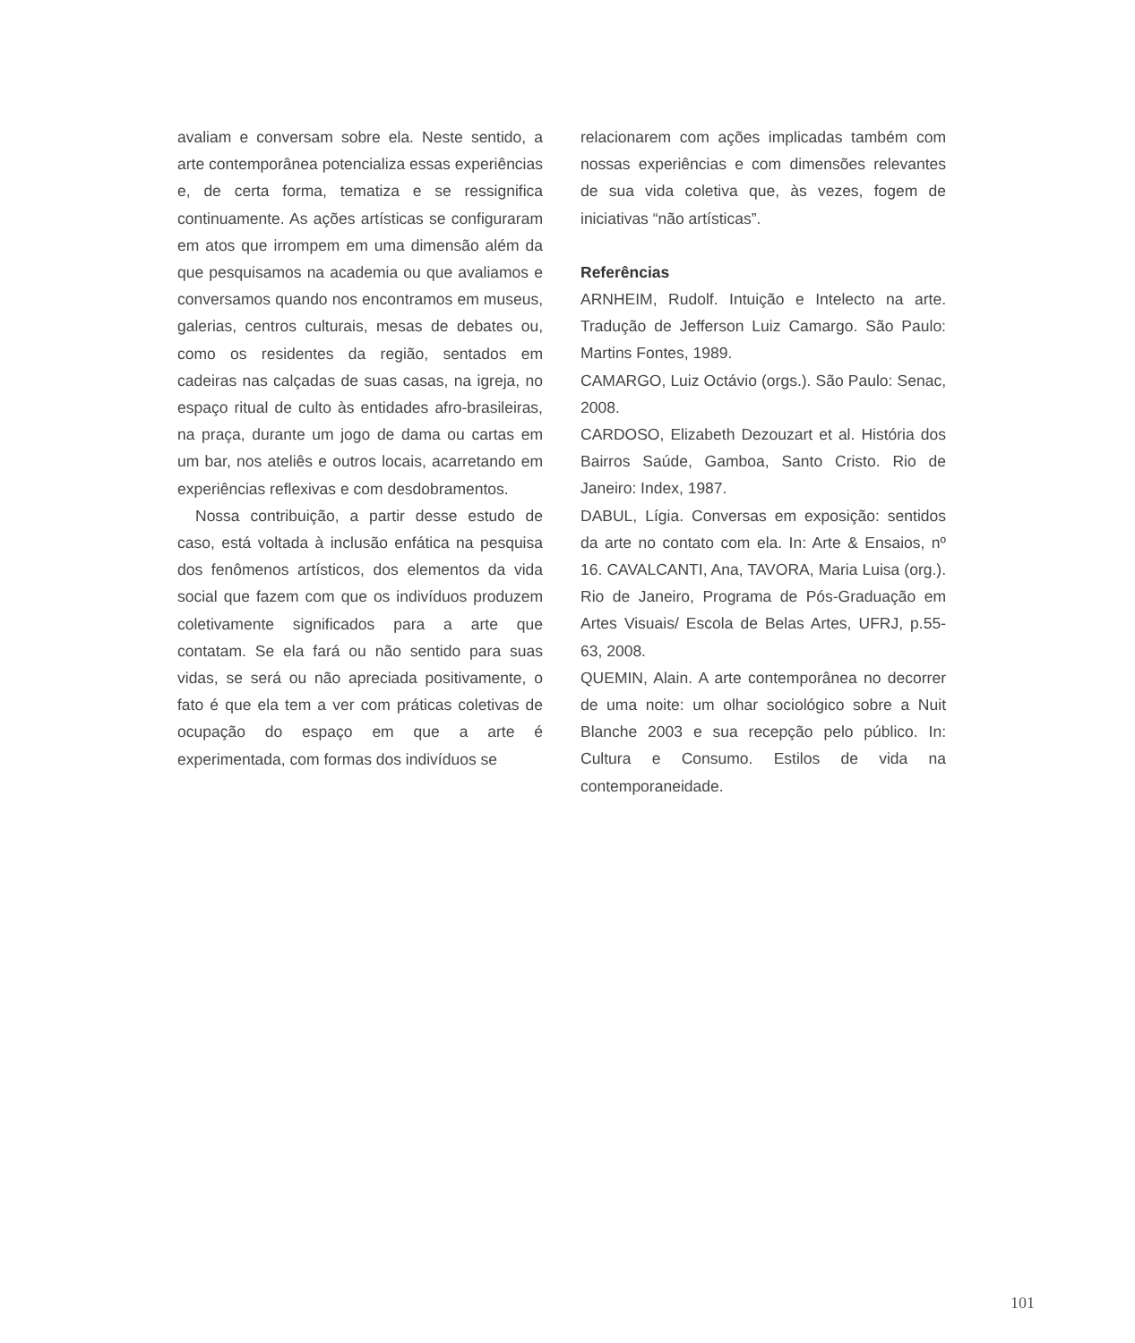avaliam e conversam sobre ela. Neste sentido, a arte contemporânea potencializa essas experiências e, de certa forma, tematiza e se ressignifica continuamente. As ações artísticas se configuraram em atos que irrompem em uma dimensão além da que pesquisamos na academia ou que avaliamos e conversamos quando nos encontramos em museus, galerias, centros culturais, mesas de debates ou, como os residentes da região, sentados em cadeiras nas calçadas de suas casas, na igreja, no espaço ritual de culto às entidades afro-brasileiras, na praça, durante um jogo de dama ou cartas em um bar, nos ateliês e outros locais, acarretando em experiências reflexivas e com desdobramentos.
Nossa contribuição, a partir desse estudo de caso, está voltada à inclusão enfática na pesquisa dos fenômenos artísticos, dos elementos da vida social que fazem com que os indivíduos produzem coletivamente significados para a arte que contatam. Se ela fará ou não sentido para suas vidas, se será ou não apreciada positivamente, o fato é que ela tem a ver com práticas coletivas de ocupação do espaço em que a arte é experimentada, com formas dos indivíduos se
relacionarem com ações implicadas também com nossas experiências e com dimensões relevantes de sua vida coletiva que, às vezes, fogem de iniciativas “não artísticas”.
Referências
ARNHEIM, Rudolf. Intuição e Intelecto na arte. Tradução de Jefferson Luiz Camargo. São Paulo: Martins Fontes, 1989.
CAMARGO, Luiz Octávio (orgs.). São Paulo: Senac, 2008.
CARDOSO, Elizabeth Dezouzart et al. História dos Bairros Saúde, Gamboa, Santo Cristo. Rio de Janeiro: Index, 1987.
DABUL, Lígia. Conversas em exposição: sentidos da arte no contato com ela. In: Arte & Ensaios, nº 16. CAVALCANTI, Ana, TAVORA, Maria Luisa (org.). Rio de Janeiro, Programa de Pós-Graduação em Artes Visuais/ Escola de Belas Artes, UFRJ, p.55-63, 2008.
QUEMIN, Alain. A arte contemporânea no decorrer de uma noite: um olhar sociológico sobre a Nuit Blanche 2003 e sua recepção pelo público. In: Cultura e Consumo. Estilos de vida na contemporaneidade.
101